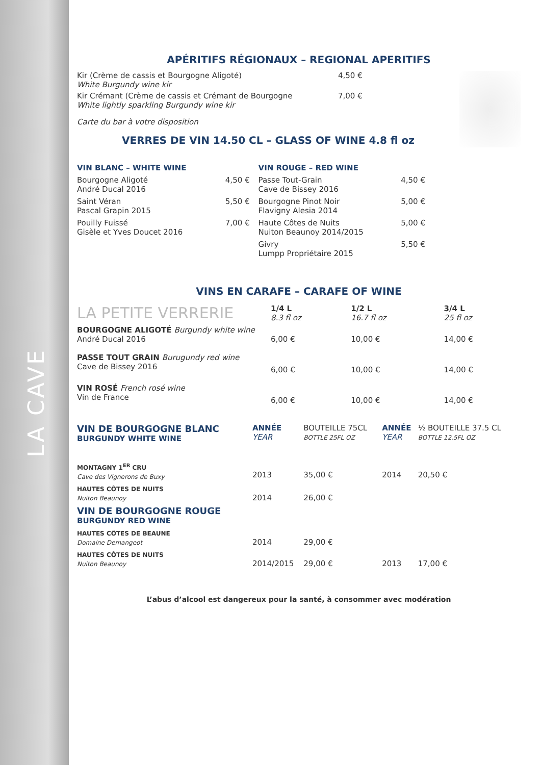LA CAVE
APÉRITIFS RÉGIONAUX – REGIONAL APERITIFS
Kir (Crème de cassis et Bourgogne Aligoté)
White Burgundy wine kir
4,50 €
Kir Crémant (Crème de cassis et Crémant de Bourgogne
White lightly sparkling Burgundy wine kir
7,00 €
Carte du bar à votre disposition
VERRES DE VIN 14.50 CL – GLASS OF WINE 4.8 fl oz
| VIN BLANC – WHITE WINE | | VIN ROUGE – RED WINE | |
| Bourgogne Aligoté André Ducal 2016 | 4,50 € | Passe Tout-Grain Cave de Bissey 2016 | 4,50 € |
| Saint Véran Pascal Grapin 2015 | 5,50 € | Bourgogne Pinot Noir Flavigny Alesia 2014 | 5,00 € |
| Pouilly Fuissé Gisèle et Yves Doucet 2016 | 7,00 € | Haute Côtes de Nuits Nuiton Beaunoy 2014/2015 | 5,00 € |
| | | Givry Lumpp Propriétaire 2015 | 5,50 € |
VINS EN CARAFE – CARAFE OF WINE
| LA PETITE VERRERIE | 1/4 L 8.3 fl oz | 1/2 L 16.7 fl oz | 3/4 L 25 fl oz |
| BOURGOGNE ALIGOTÉ Burgundy white wine André Ducal 2016 | 6,00 € | 10,00 € | 14,00 € |
| PASSE TOUT GRAIN Burugundy red wine Cave de Bissey 2016 | 6,00 € | 10,00 € | 14,00 € |
| VIN ROSÉ French rosé wine Vin de France | 6,00 € | 10,00 € | 14,00 € |
| VIN DE BOURGOGNE BLANC BURGUNDY WHITE WINE | ANNÉE YEAR | BOUTEILLE 75CL BOTTLE 25FL OZ | ANNÉE YEAR | ½ BOUTEILLE 37.5 CL BOTTLE 12.5FL OZ |
| MONTAGNY 1<sup>ER</sup> CRU Cave des Vignerons de Buxy | 2013 | 35,00 € | 2014 | 20,50 € |
| HAUTES CÔTES DE NUITS Nuiton Beaunoy | 2014 | 26,00 € | | |
| VIN DE BOURGOGNE ROUGE BURGUNDY RED WINE | | | | |
| HAUTES CÔTES DE BEAUNE Domaine Demangeot | 2014 | 29,00 € | | |
| HAUTES CÔTES DE NUITS Nuiton Beaunoy | 2014/2015 | 29,00 € | 2013 | 17,00 € |
L’abus d’alcool est dangereux pour la santé, à consommer avec modération